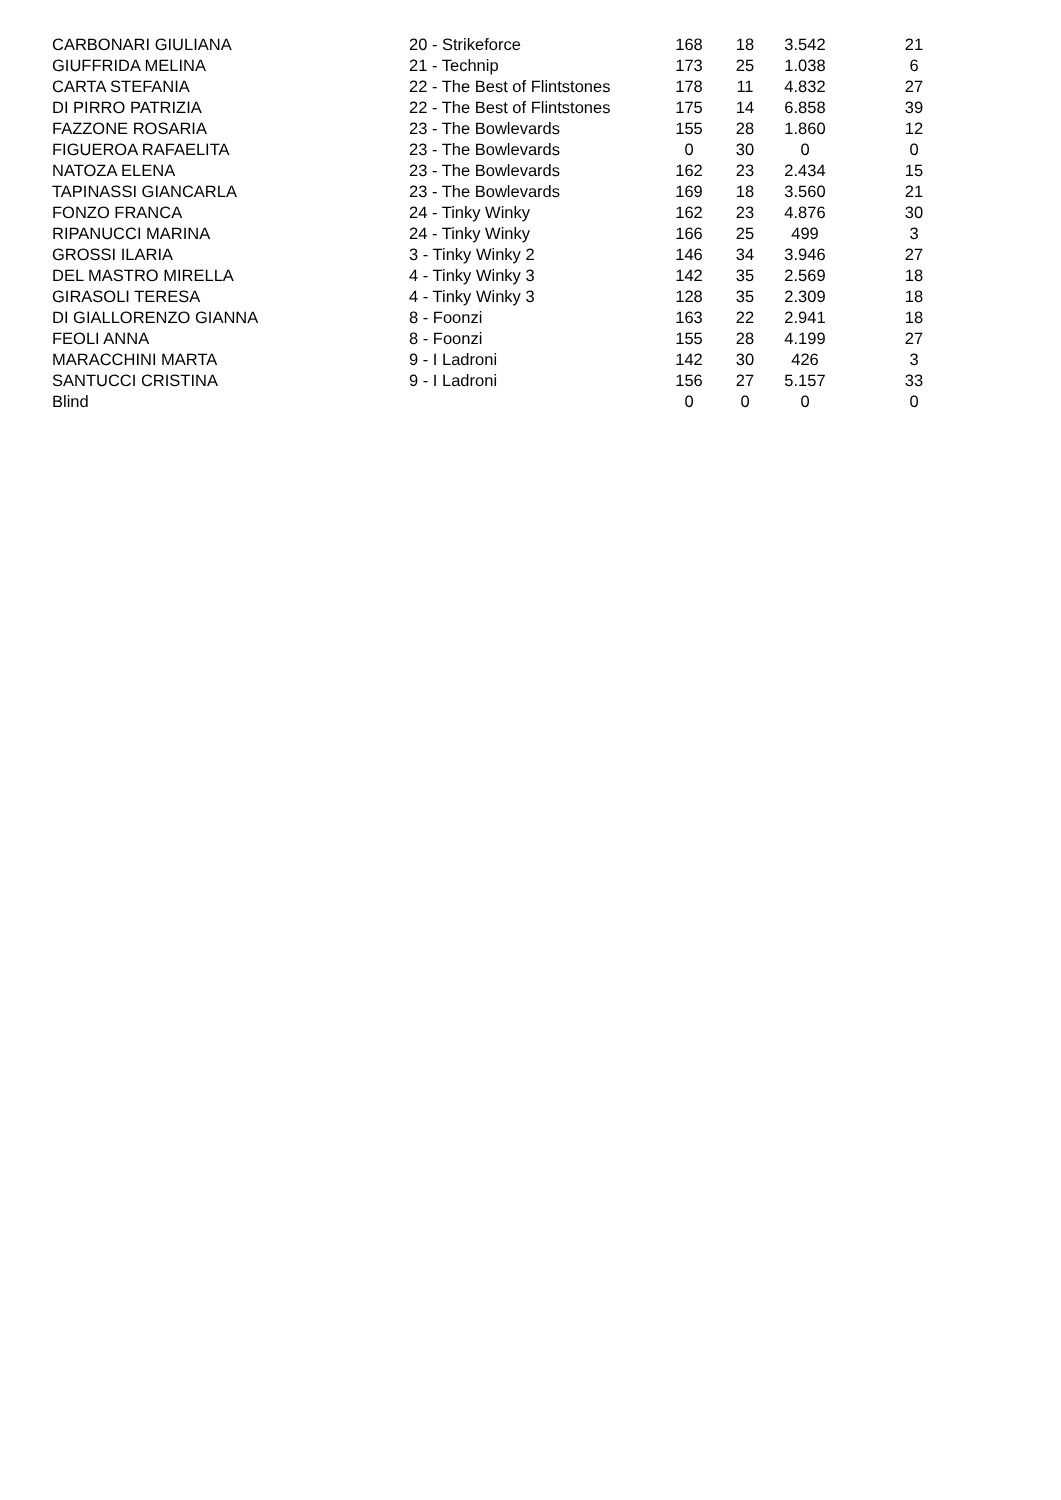| CARBONARI GIULIANA | 20 - Strikeforce | 168 | 18 | 3.542 | 21 |
| GIUFFRIDA MELINA | 21 - Technip | 173 | 25 | 1.038 | 6 |
| CARTA STEFANIA | 22 - The Best of Flintstones | 178 | 11 | 4.832 | 27 |
| DI PIRRO PATRIZIA | 22 - The Best of Flintstones | 175 | 14 | 6.858 | 39 |
| FAZZONE ROSARIA | 23 - The Bowlevards | 155 | 28 | 1.860 | 12 |
| FIGUEROA RAFAELITA | 23 - The Bowlevards | 0 | 30 | 0 | 0 |
| NATOZA ELENA | 23 - The Bowlevards | 162 | 23 | 2.434 | 15 |
| TAPINASSI GIANCARLA | 23 - The Bowlevards | 169 | 18 | 3.560 | 21 |
| FONZO FRANCA | 24 - Tinky Winky | 162 | 23 | 4.876 | 30 |
| RIPANUCCI MARINA | 24 - Tinky Winky | 166 | 25 | 499 | 3 |
| GROSSI ILARIA | 3 - Tinky Winky 2 | 146 | 34 | 3.946 | 27 |
| DEL MASTRO MIRELLA | 4 - Tinky Winky 3 | 142 | 35 | 2.569 | 18 |
| GIRASOLI TERESA | 4 - Tinky Winky 3 | 128 | 35 | 2.309 | 18 |
| DI GIALLORENZO GIANNA | 8 - Foonzi | 163 | 22 | 2.941 | 18 |
| FEOLI ANNA | 8 - Foonzi | 155 | 28 | 4.199 | 27 |
| MARACCHINI MARTA | 9 - I Ladroni | 142 | 30 | 426 | 3 |
| SANTUCCI CRISTINA | 9 - I Ladroni | 156 | 27 | 5.157 | 33 |
| Blind | | 0 | 0 | 0 | 0 |